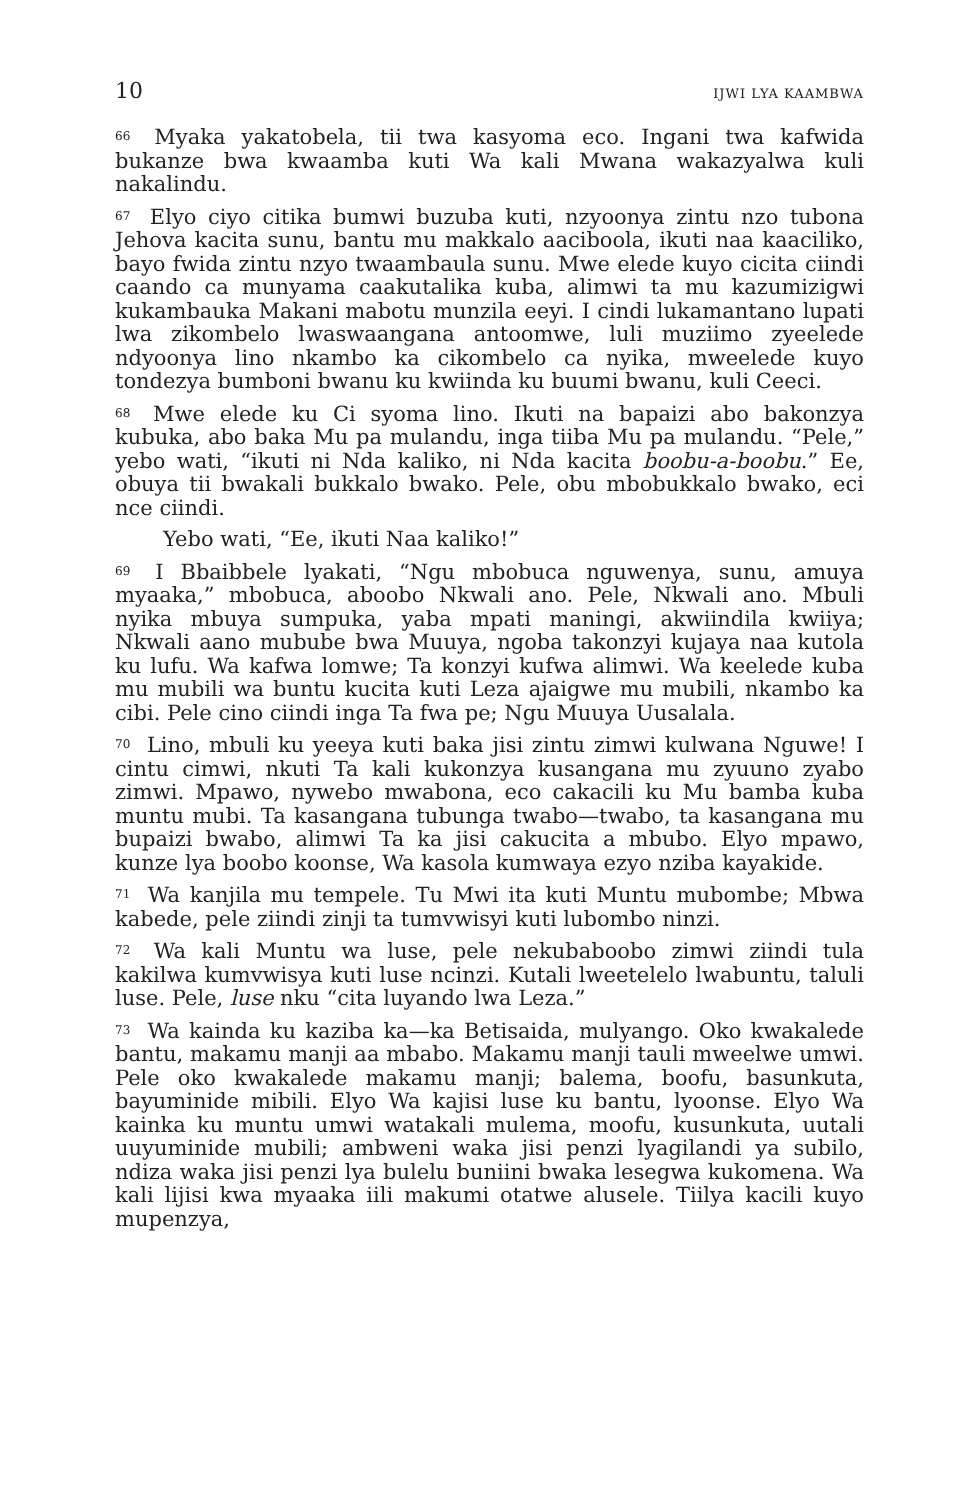10 IJWI LYA KAAMBWA
<sup>66</sup> Myaka yakatobela, tii twa kasyoma eco. Ingani twa kafwida bukanze bwa kwaamba kuti Wa kali Mwana wakazyalwa kuli nakalindu.
<sup>67</sup> Elyo ciyo citika bumwi buzuba kuti, nzyoonya zintu nzo tubona Jehova kacita sunu, bantu mu makkalo aaciboola, ikuti naa kaaciliko, bayo fwida zintu nzyo twaambaula sunu. Mwe elede kuyo cicita ciindi caando ca munyama caakutalika kuba, alimwi ta mu kazumizigwi kukambauka Makani mabotu munzila eeyi. I cindi lukamantano lupati lwa zikombelo lwaswaangana antoomwe, luli muziimo zyeelede ndyoonya lino nkambo ka cikombelo ca nyika, mweelede kuyo tondezya bumboni bwanu ku kwiinda ku buumi bwanu, kuli Ceeci.
<sup>68</sup> Mwe elede ku Ci syoma lino. Ikuti na bapaizi abo bakonzya kubuka, abo baka Mu pa mulandu, inga tiiba Mu pa mulandu. “Pele,” yebo wati, “ikuti ni Nda kaliko, ni Nda kacita boobu-a-boobu.” Ee, obuya tii bwakali bukkalo bwako. Pele, obu mbobukkalo bwako, eci nce ciindi.
Yebo wati, “Ee, ikuti Naa kaliko!”
<sup>69</sup> I Bbaibbele lyakati, “Ngu mbobuca nguwenya, sunu, amuya myaaka,” mbobuca, aboobo Nkwali ano. Pele, Nkwali ano. Mbuli nyika mbuya sumpuka, yaba mpati maningi, akwiindila kwiiya; Nkwali aano mubube bwa Muuya, ngoba takonzyi kujaya naa kutola ku lufu. Wa kafwa lomwe; Ta konzyi kufwa alimwi. Wa keelede kuba mu mubili wa buntu kucita kuti Leza ajaigwe mu mubili, nkambo ka cibi. Pele cino ciindi inga Ta fwa pe; Ngu Muuya Uusalala.
<sup>70</sup> Lino, mbuli ku yeeya kuti baka jisi zintu zimwi kulwana Nguwe! I cintu cimwi, nkuti Ta kali kukonzya kusangana mu zyuuno zyabo zimwi. Mpawo, nywebo mwabona, eco cakacili ku Mu bamba kuba muntu mubi. Ta kasangana tubunga twabo—twabo, ta kasangana mu bupaizi bwabo, alimwi Ta ka jisi cakucita a mbubo. Elyo mpawo, kunze lya boobo koonse, Wa kasola kumwaya ezyo nziba kayakide.
<sup>71</sup> Wa kanjila mu tempele. Tu Mwi ita kuti Muntu mubombe; Mbwa kabede, pele ziindi zinji ta tumvwisyi kuti lubombo ninzi.
<sup>72</sup> Wa kali Muntu wa luse, pele nekubaboobo zimwi ziindi tula kakilwa kumvwisya kuti luse ncinzi. Kutali lweetelelo lwabuntu, taluli luse. Pele, luse nku “cita luyando lwa Leza.”
<sup>73</sup> Wa kainda ku kaziba ka—ka Betisaida, mulyango. Oko kwakalede bantu, makamu manji aa mbabo. Makamu manji tauli mweelwe umwi. Pele oko kwakalede makamu manji; balema, boofu, basunkuta, bayuminide mibili. Elyo Wa kajisi luse ku bantu, lyoonse. Elyo Wa kainka ku muntu umwi watakali mulema, moofu, kusunkuta, uutali uuyuminide mubili; ambweni waka jisi penzi lyagilandi ya subilo, ndiza waka jisi penzi lya bulelu buniini bwaka lesegwa kukomena. Wa kali lijisi kwa myaaka iili makumi otatwe alusele. Tiilya kacili kuyo mupenzya,